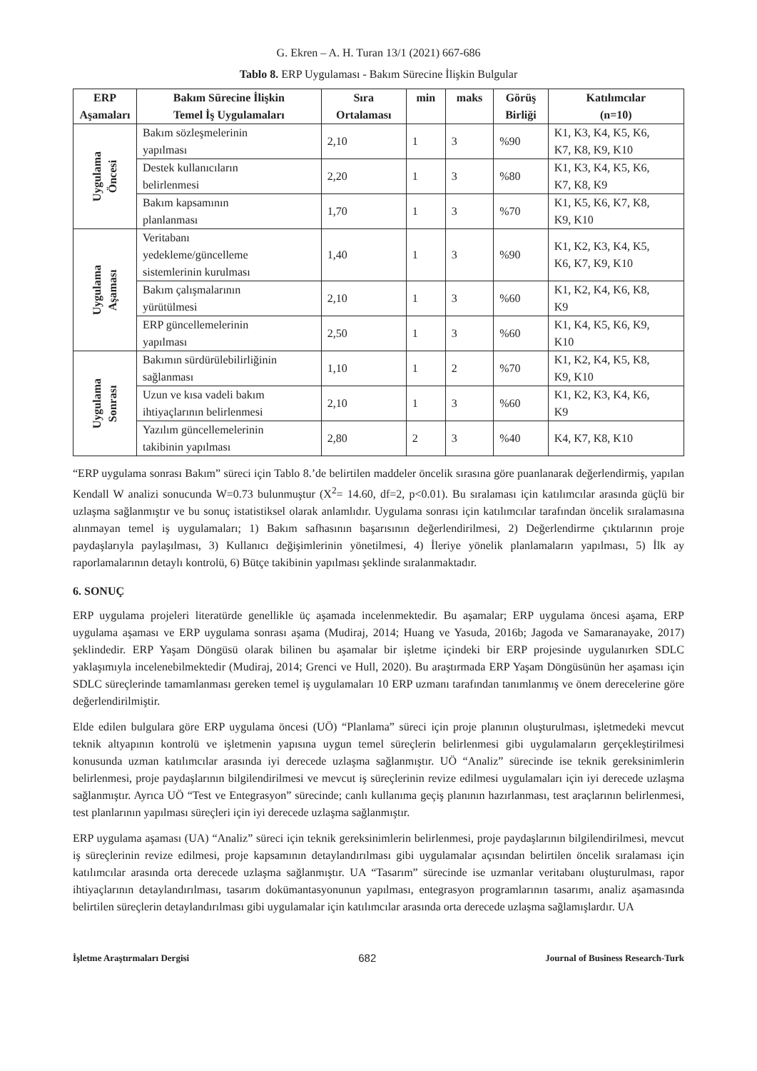G. Ekren – A. H. Turan 13/1 (2021) 667-686
Tablo 8. ERP Uygulaması - Bakım Sürecine İlişkin Bulgular
| ERP Aşamaları | Bakım Sürecine İlişkin Temel İş Uygulamaları | Sıra Ortalaması | min | maks | Görüş Birliği | Katılımcılar (n=10) |
| --- | --- | --- | --- | --- | --- | --- |
| Uygulama Öncesi | Bakım sözleşmelerinin yapılması | 2,10 | 1 | 3 | %90 | K1, K3, K4, K5, K6, K7, K8, K9, K10 |
| | Destek kullanıcıların belirlenmesi | 2,20 | 1 | 3 | %80 | K1, K3, K4, K5, K6, K7, K8, K9 |
| | Bakım kapsamının planlanması | 1,70 | 1 | 3 | %70 | K1, K5, K6, K7, K8, K9, K10 |
| Uygulama Aşaması | Veritabanı yedekleme/güncelleme sistemlerinin kurulması | 1,40 | 1 | 3 | %90 | K1, K2, K3, K4, K5, K6, K7, K9, K10 |
| | Bakım çalışmalarının yürütülmesi | 2,10 | 1 | 3 | %60 | K1, K2, K4, K6, K8, K9 |
| | ERP güncellemelerinin yapılması | 2,50 | 1 | 3 | %60 | K1, K4, K5, K6, K9, K10 |
| Uygulama Sonrası | Bakımın sürdürülebilirliğinin sağlanması | 1,10 | 1 | 2 | %70 | K1, K2, K4, K5, K8, K9, K10 |
| | Uzun ve kısa vadeli bakım ihtiyaçlarının belirlenmesi | 2,10 | 1 | 3 | %60 | K1, K2, K3, K4, K6, K9 |
| | Yazılım güncellemelerinin takibinin yapılması | 2,80 | 2 | 3 | %40 | K4, K7, K8, K10 |
“ERP uygulama sonrası Bakım” süreci için Tablo 8.’de belirtilen maddeler öncelik sırasına göre puanlanarak değerlendirmiş, yapılan Kendall W analizi sonucunda W=0.73 bulunmuştur (X<sup>2</sup>= 14.60, df=2, p<0.01). Bu sıralaması için katılımcılar arasında güçlü bir uzlaşma sağlanmıştır ve bu sonuç istatistiksel olarak anlamlıdır. Uygulama sonrası için katılımcılar tarafından öncelik sıralamasına alınmayan temel iş uygulamaları; 1) Bakım safhasının başarısının değerlendirilmesi, 2) Değerlendirme çıktılarının proje paydaşlarıyla paylaşılması, 3) Kullanıcı değişimlerinin yönetilmesi, 4) İleriye yönelik planlamaların yapılması, 5) İlk ay raporlamalarının detaylı kontrolü, 6) Bütçe takibinin yapılması şeklinde sıralanmaktadır.
6. SONUÇ
ERP uygulama projeleri literatürde genellikle üç aşamada incelenmektedir. Bu aşamalar; ERP uygulama öncesi aşama, ERP uygulama aşaması ve ERP uygulama sonrası aşama (Mudiraj, 2014; Huang ve Yasuda, 2016b; Jagoda ve Samaranayake, 2017) şeklindedir. ERP Yaşam Döngüsü olarak bilinen bu aşamalar bir işletme içindeki bir ERP projesinde uygulanırken SDLC yaklaşımıyla incelenebilmektedir (Mudiraj, 2014; Grenci ve Hull, 2020). Bu araştırmada ERP Yaşam Döngüsünün her aşaması için SDLC süreçlerinde tamamlanması gereken temel iş uygulamaları 10 ERP uzmanı tarafından tanımlanmış ve önem derecelerine göre değerlendirilmiştir.
Elde edilen bulgulara göre ERP uygulama öncesi (UÖ) “Planlama” süreci için proje planının oluşturulması, işletmedeki mevcut teknik altyapının kontrolü ve işletmenin yapısına uygun temel süreçlerin belirlenmesi gibi uygulamaların gerçekleştirilmesi konusunda uzman katılımcılar arasında iyi derecede uzlaşma sağlanmıştır. UÖ “Analiz” sürecinde ise teknik gereksinimlerin belirlenmesi, proje paydaşlarının bilgilendirilmesi ve mevcut iş süreçlerinin revize edilmesi uygulamaları için iyi derecede uzlaşma sağlanmıştır. Ayrıca UÖ “Test ve Entegrasyon” sürecinde; canlı kullanıma geçiş planının hazırlanması, test araçlarının belirlenmesi, test planlarının yapılması süreçleri için iyi derecede uzlaşma sağlanmıştır.
ERP uygulama aşaması (UA) “Analiz” süreci için teknik gereksinimlerin belirlenmesi, proje paydaşlarının bilgilendirilmesi, mevcut iş süreçlerinin revize edilmesi, proje kapsamının detaylandırılması gibi uygulamalar açısından belirtilen öncelik sıralaması için katılımcılar arasında orta derecede uzlaşma sağlanmıştır. UA “Tasarım” sürecinde ise uzmanlar veritabanı oluşturulması, rapor ihtiyaçlarının detaylandırılması, tasarım dokümantasyonunun yapılması, entegrasyon programlarının tasarımı, analiz aşamasında belirtilen süreçlerin detaylandırılması gibi uygulamalar için katılımcılar arasında orta derecede uzlaşma sağlamışlardır. UA
İşletme Araştırmaları Dergisi 682 Journal of Business Research-Turk